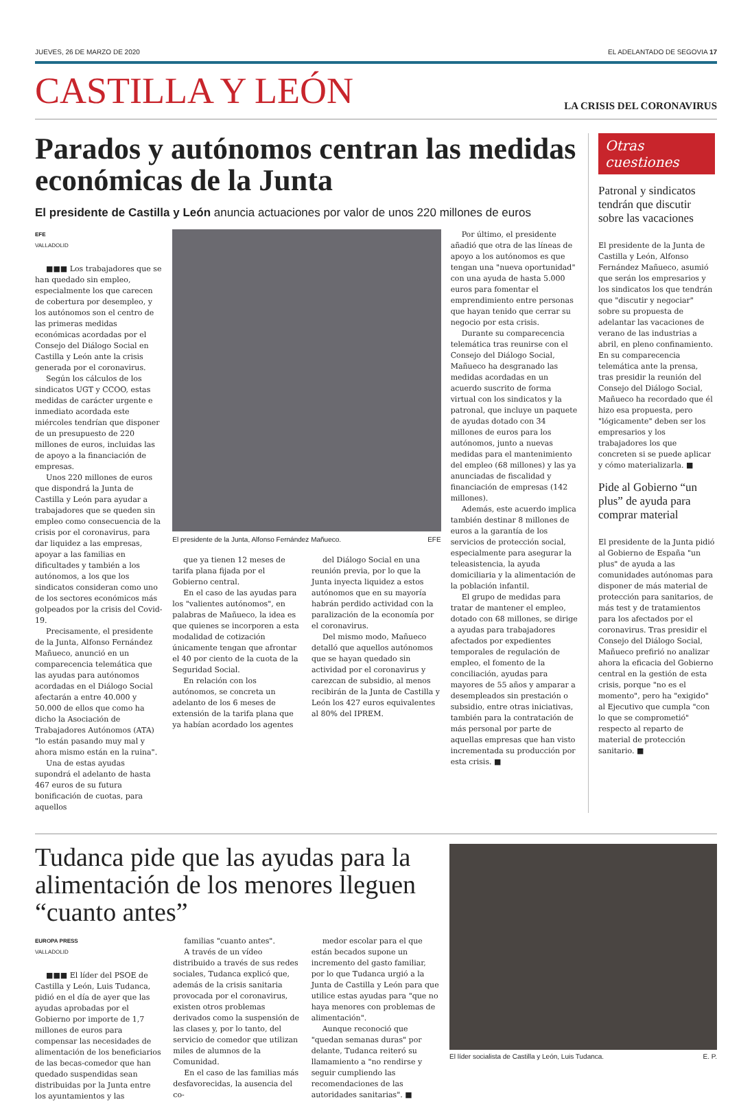JUEVES, 26 DE MARZO DE 2020 EL ADELANTADO DE SEGOVIA 17
CASTILLA Y LEÓN
LA CRISIS DEL CORONAVIRUS
Parados y autónomos centran las medidas económicas de la Junta
El presidente de Castilla y León anuncia actuaciones por valor de unos 220 millones de euros
EFE
VALLADOLID
■■■ Los trabajadores que se han quedado sin empleo, especialmente los que carecen de cobertura por desempleo, y los autónomos son el centro de las primeras medidas económicas acordadas por el Consejo del Diálogo Social en Castilla y León ante la crisis generada por el coronavirus.
Según los cálculos de los sindicatos UGT y CCOO, estas medidas de carácter urgente e inmediato acordada este miércoles tendrían que disponer de un presupuesto de 220 millones de euros, incluidas las de apoyo a la financiación de empresas.
Unos 220 millones de euros que dispondrá la Junta de Castilla y León para ayudar a trabajadores que se queden sin empleo como consecuencia de la crisis por el coronavirus, para dar liquidez a las empresas, apoyar a las familias en dificultades y también a los autónomos, a los que los sindicatos consideran como uno de los sectores económicos más golpeados por la crisis del Covid-19.
Precisamente, el presidente de la Junta, Alfonso Fernández Mañueco, anunció en un comparecencia telemática que las ayudas para autónomos acordadas en el Diálogo Social afectarán a entre 40.000 y 50.000 de ellos que como ha dicho la Asociación de Trabajadores Autónomos (ATA) "lo están pasando muy mal y ahora mismo están en la ruina".
Una de estas ayudas supondrá el adelanto de hasta 467 euros de su futura bonificación de cuotas, para aquellos
El presidente de la Junta, Alfonso Fernández Mañueco. EFE
que ya tienen 12 meses de tarifa plana fijada por el Gobierno central.
En el caso de las ayudas para los "valientes autónomos", en palabras de Mañueco, la idea es que quienes se incorporen a esta modalidad de cotización únicamente tengan que afrontar el 40 por ciento de la cuota de la Seguridad Social.
En relación con los autónomos, se concreta un adelanto de los 6 meses de extensión de la tarifa plana que ya habían acordado los agentes
del Diálogo Social en una reunión previa, por lo que la Junta inyecta liquidez a estos autónomos que en su mayoría habrán perdido actividad con la paralización de la economía por el coronavirus.
Del mismo modo, Mañueco detalló que aquellos autónomos que se hayan quedado sin actividad por el coronavirus y carezcan de subsidio, al menos recibirán de la Junta de Castilla y León los 427 euros equivalentes al 80% del IPREM.
Por último, el presidente añadió que otra de las líneas de apoyo a los autónomos es que tengan una "nueva oportunidad" con una ayuda de hasta 5.000 euros para fomentar el emprendimiento entre personas que hayan tenido que cerrar su negocio por esta crisis.
Durante su comparecencia telemática tras reunirse con el Consejo del Diálogo Social, Mañueco ha desgranado las medidas acordadas en un acuerdo suscrito de forma virtual con los sindicatos y la patronal, que incluye un paquete de ayudas dotado con 34 millones de euros para los autónomos, junto a nuevas medidas para el mantenimiento del empleo (68 millones) y las ya anunciadas de fiscalidad y financiación de empresas (142 millones).
Además, este acuerdo implica también destinar 8 millones de euros a la garantía de los servicios de protección social, especialmente para asegurar la teleasistencia, la ayuda domiciliaria y la alimentación de la población infantil.
El grupo de medidas para tratar de mantener el empleo, dotado con 68 millones, se dirige a ayudas para trabajadores afectados por expedientes temporales de regulación de empleo, el fomento de la conciliación, ayudas para mayores de 55 años y amparar a desempleados sin prestación o subsidio, entre otras iniciativas, también para la contratación de más personal por parte de aquellas empresas que han visto incrementada su producción por esta crisis. ■
Otras cuestiones
Patronal y sindicatos tendrán que discutir sobre las vacaciones
El presidente de la Junta de Castilla y León, Alfonso Fernández Mañueco, asumió que serán los empresarios y los sindicatos los que tendrán que "discutir y negociar" sobre su propuesta de adelantar las vacaciones de verano de las industrias a abril, en pleno confinamiento. En su comparecencia telemática ante la prensa, tras presidir la reunión del Consejo del Diálogo Social, Mañueco ha recordado que él hizo esa propuesta, pero "lógicamente" deben ser los empresarios y los trabajadores los que concreten si se puede aplicar y cómo materializarla. ■
Pide al Gobierno “un plus” de ayuda para comprar material
El presidente de la Junta pidió al Gobierno de España "un plus" de ayuda a las comunidades autónomas para disponer de más material de protección para sanitarios, de más test y de tratamientos para los afectados por el coronavirus. Tras presidir el Consejo del Diálogo Social, Mañueco prefirió no analizar ahora la eficacia del Gobierno central en la gestión de esta crisis, porque "no es el momento", pero ha "exigido" al Ejecutivo que cumpla "con lo que se comprometió" respecto al reparto de material de protección sanitario. ■
Tudanca pide que las ayudas para la alimentación de los menores lleguen “cuanto antes”
EUROPA PRESS
VALLADOLID
■■■ El líder del PSOE de Castilla y León, Luis Tudanca, pidió en el día de ayer que las ayudas aprobadas por el Gobierno por importe de 1,7 millones de euros para compensar las necesidades de alimentación de los beneficiarios de las becas-comedor que han quedado suspendidas sean distribuidas por la Junta entre los ayuntamientos y las
familias "cuanto antes".
A través de un vídeo distribuido a través de sus redes sociales, Tudanca explicó que, además de la crisis sanitaria provocada por el coronavirus, existen otros problemas derivados como la suspensión de las clases y, por lo tanto, del servicio de comedor que utilizan miles de alumnos de la Comunidad.
En el caso de las familias más desfavorecidas, la ausencia del co-
medor escolar para el que están becados supone un incremento del gasto familiar, por lo que Tudanca urgió a la Junta de Castilla y León para que utilice estas ayudas para "que no haya menores con problemas de alimentación".
Aunque reconoció que "quedan semanas duras" por delante, Tudanca reiteró su llamamiento a "no rendirse y seguir cumpliendo las recomendaciones de las autoridades sanitarias". ■
El líder socialista de Castilla y León, Luis Tudanca. E. P.